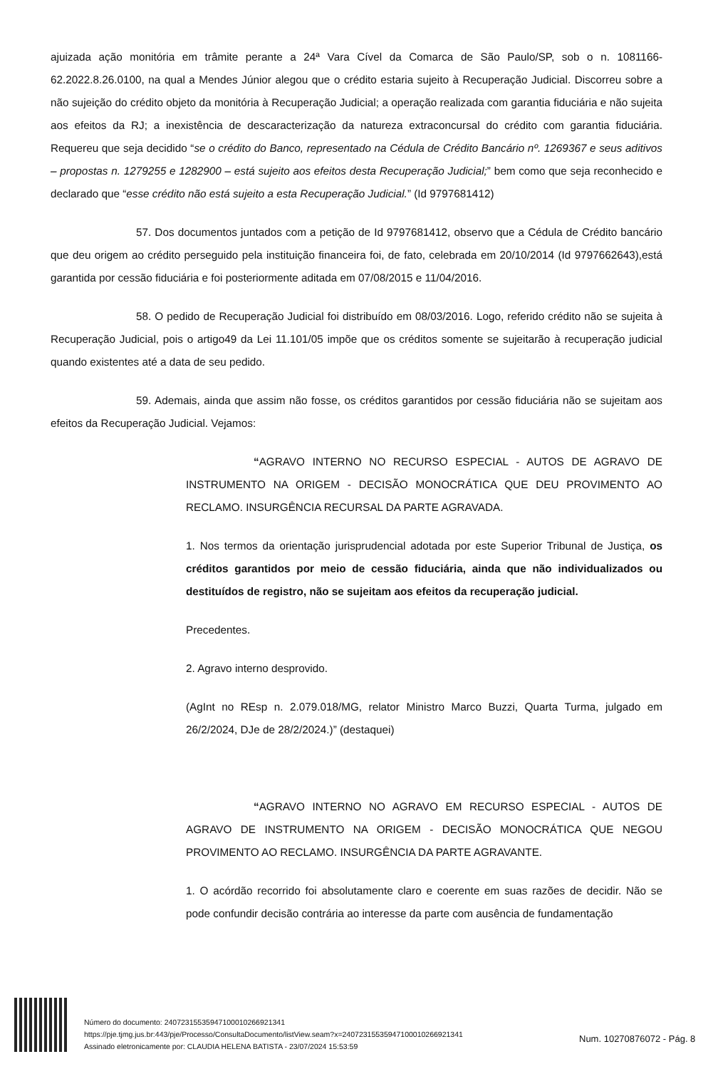ajuizada ação monitória em trâmite perante a 24ª Vara Cível da Comarca de São Paulo/SP, sob o n. 1081166-62.2022.8.26.0100, na qual a Mendes Júnior alegou que o crédito estaria sujeito à Recuperação Judicial. Discorreu sobre a não sujeição do crédito objeto da monitória à Recuperação Judicial; a operação realizada com garantia fiduciária e não sujeita aos efeitos da RJ; a inexistência de descaracterização da natureza extraconcursal do crédito com garantia fiduciária. Requereu que seja decidido “se o crédito do Banco, representado na Cédula de Crédito Bancário nº. 1269367 e seus aditivos – propostas n. 1279255 e 1282900 – está sujeito aos efeitos desta Recuperação Judicial;” bem como que seja reconhecido e declarado que “esse crédito não está sujeito a esta Recuperação Judicial.” (Id 9797681412)
57. Dos documentos juntados com a petição de Id 9797681412, observo que a Cédula de Crédito bancário que deu origem ao crédito perseguido pela instituição financeira foi, de fato, celebrada em 20/10/2014 (Id 9797662643),está garantida por cessão fiduciária e foi posteriormente aditada em 07/08/2015 e 11/04/2016.
58. O pedido de Recuperação Judicial foi distribuído em 08/03/2016. Logo, referido crédito não se sujeita à Recuperação Judicial, pois o artigo49 da Lei 11.101/05 impõe que os créditos somente se sujeitarão à recuperação judicial quando existentes até a data de seu pedido.
59. Ademais, ainda que assim não fosse, os créditos garantidos por cessão fiduciária não se sujeitam aos efeitos da Recuperação Judicial. Vejamos:
“AGRAVO INTERNO NO RECURSO ESPECIAL - AUTOS DE AGRAVO DE INSTRUMENTO NA ORIGEM - DECISÃO MONOCRÁTICA QUE DEU PROVIMENTO AO RECLAMO. INSURGÊNCIA RECURSAL DA PARTE AGRAVADA.
1. Nos termos da orientação jurisprudencial adotada por este Superior Tribunal de Justiça, os créditos garantidos por meio de cessão fiduciária, ainda que não individualizados ou destituídos de registro, não se sujeitam aos efeitos da recuperação judicial.
Precedentes.
2. Agravo interno desprovido.
(AgInt no REsp n. 2.079.018/MG, relator Ministro Marco Buzzi, Quarta Turma, julgado em 26/2/2024, DJe de 28/2/2024.)” (destaquei)
“AGRAVO INTERNO NO AGRAVO EM RECURSO ESPECIAL - AUTOS DE AGRAVO DE INSTRUMENTO NA ORIGEM - DECISÃO MONOCRÁTICA QUE NEGOU PROVIMENTO AO RECLAMO. INSURGÊNCIA DA PARTE AGRAVANTE.
1. O acórdão recorrido foi absolutamente claro e coerente em suas razões de decidir. Não se pode confundir decisão contrária ao interesse da parte com ausência de fundamentação
Número do documento: 24072315535947100010266921341
https://pje.tjmg.jus.br:443/pje/Processo/ConsultaDocumento/listView.seam?x=24072315535947100010266921341
Assinado eletronicamente por: CLAUDIA HELENA BATISTA - 23/07/2024 15:53:59
Num. 10270876072 - Pág. 8